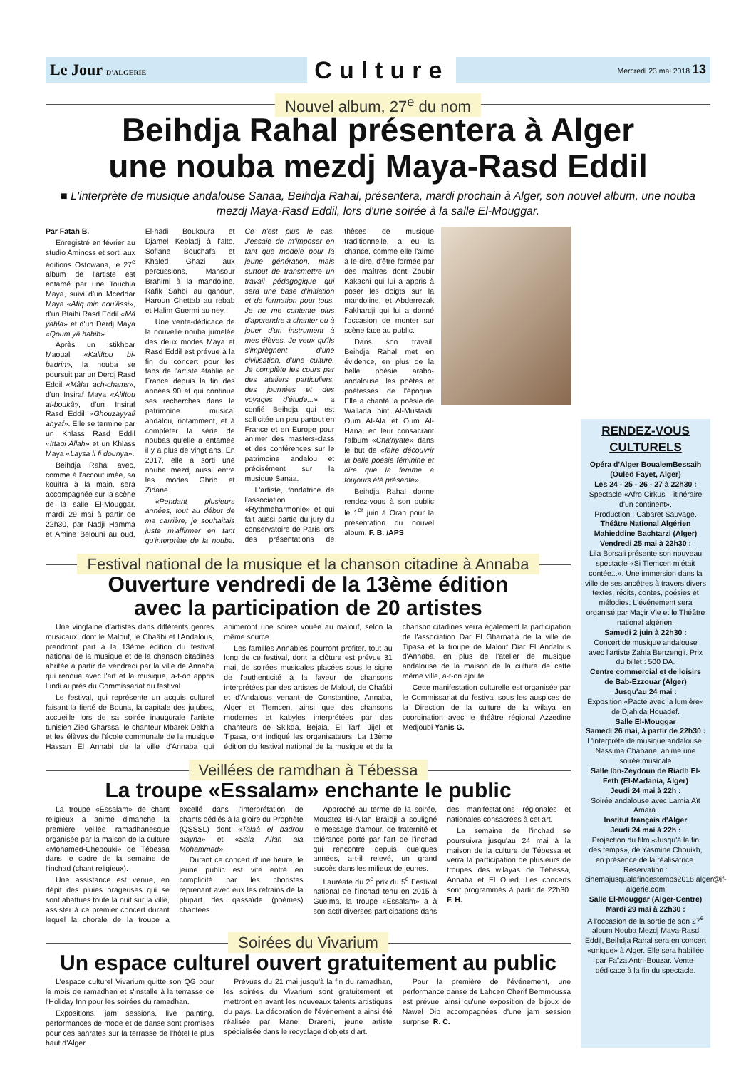Le Jour D'ALGERIE Culture Mercredi 23 mai 2018 13
Nouvel album, 27<sup>e</sup> du nom
Beihdja Rahal présentera à Alger
une nouba mezdj Maya-Rasd Eddil
■ L'interprète de musique andalouse Sanaa, Beihdja Rahal, présentera, mardi prochain à Alger, son nouvel album, une nouba mezdj Maya-Rasd Eddil, lors d'une soirée à la salle El-Mouggar.
Par Fatah B.
Enregistré en février au studio Aminoss et sorti aux éditions Ostowana, le 27<sup>e</sup> album de l'artiste est entamé par une Touchia Maya, suivi d'un Mceddar Maya «Afiq min nou'âssi», d'un Btaihi Rasd Eddil «Mâ yahla» et d'un Derdj Maya «Qoum yâ habib».
Après un Istikhbar Maoual «Kaliftou bi-badrin», la nouba se poursuit par un Derdj Rasd Eddil «Mâlat ach-chams», d'un Insiraf Maya «Aliftou al-boukâ», d'un Insiraf Rasd Eddil «Ghouzayyalî ahyaf». Elle se termine par un Khlass Rasd Eddil «Ittaqi Allah» et un Khlass Maya «Laysa li fi dounya».
Beihdja Rahal avec, comme à l'accoutumée, sa kouitra à la main, sera accompagnée sur la scène de la salle El-Mouggar, mardi 29 mai à partir de 22h30, par Nadji Hamma et Amine Belouni au oud, El-hadi Boukoura et Djamel Kebladj à l'alto, Sofiane Bouchafa et Khaled Ghazi aux percussions, Mansour Brahimi à la mandoline, Rafik Sahbi au qanoun, Haroun Chettab au rebab et Halim Guermi au ney.
Une vente-dédicace de la nouvelle nouba jumelée des deux modes Maya et Rasd Eddil est prévue à la fin du concert pour les fans de l'artiste établie en France depuis la fin des années 90 et qui continue ses recherches dans le patrimoine musical andalou, notamment, et à compléter la série de noubas qu'elle a entamée il y a plus de vingt ans. En 2017, elle a sorti une nouba mezdj aussi entre les modes Ghrib et Zidane.
«Pendant plusieurs années, tout au début de ma carrière, je souhaitais juste m'affirmer en tant qu'interprète de la nouba. Ce n'est plus le cas. J'essaie de m'imposer en tant que modèle pour la jeune génération, mais surtout de transmettre un travail pédagogique qui sera une base d'initiation et de formation pour tous. Je ne me contente plus d'apprendre à chanter ou à jouer d'un instrument à mes élèves. Je veux qu'ils s'imprègnent d'une civilisation, d'une culture. Je complète les cours par des ateliers particuliers, des journées et des voyages d'étude...», a confié Beihdja qui est sollicitée un peu partout en France et en Europe pour animer des masters-class et des conférences sur le patrimoine andalou et précisément sur la musique Sanaa.
L'artiste, fondatrice de l'association «Rythmeharmonie» et qui fait aussi partie du jury du conservatoire de Paris lors des présentations de thèses de musique traditionnelle, a eu la chance, comme elle l'aime à le dire, d'être formée par des maîtres dont Zoubir Kakachi qui lui a appris à poser les doigts sur la mandoline, et Abderrezak Fakhardji qui lui a donné l'occasion de monter sur scène face au public.
Dans son travail, Beihdja Rahal met en évidence, en plus de la belle poésie arabo-andalouse, les poètes et poétesses de l'époque. Elle a chanté la poésie de Wallada bint Al-Mustakfi, Oum Al-Ala et Oum Al-Hana, en leur consacrant l'album «Cha'riyate» dans le but de «faire découvrir la belle poésie féminine et dire que la femme a toujours été présente».
Beihdja Rahal donne rendez-vous à son public le 1<sup>er</sup> juin à Oran pour la présentation du nouvel album. F. B. /APS
Festival national de la musique et la chanson citadine à Annaba
Ouverture vendredi de la 13ème édition
avec la participation de 20 artistes
Une vingtaine d'artistes dans différents genres musicaux, dont le Malouf, le Chaâbi et l'Andalous, prendront part à la 13ème édition du festival national de la musique et de la chanson citadines abritée à partir de vendredi par la ville de Annaba qui renoue avec l'art et la musique, a-t-on appris lundi auprès du Commissariat du festival.
Le festival, qui représente un acquis culturel faisant la fierté de Bouna, la capitale des jujubes, accueille lors de sa soirée inaugurale l'artiste tunisien Zied Gharssa, le chanteur Mbarek Dekhla et les élèves de l'école communale de la musique Hassan El Annabi de la ville d'Annaba qui animeront une soirée vouée au malouf, selon la même source.
Les familles Annabies pourront profiter, tout au long de ce festival, dont la clôture est prévue 31 mai, de soirées musicales placées sous le signe de l'authenticité à la faveur de chansons interprétées par des artistes de Malouf, de Chaâbi et d'Andalous venant de Constantine, Annaba, Alger et Tlemcen, ainsi que des chansons modernes et kabyles interprétées par des chanteurs de Skikda, Bejaia, El Tarf, Jijel et Tipasa, ont indiqué les organisateurs. La 13ème édition du festival national de la musique et de la chanson citadines verra également la participation de l'association Dar El Gharnatia de la ville de Tipasa et la troupe de Malouf Diar El Andalous d'Annaba, en plus de l'atelier de musique andalouse de la maison de la culture de cette même ville, a-t-on ajouté.
Cette manifestation culturelle est organisée par le Commissariat du festival sous les auspices de la Direction de la culture de la wilaya en coordination avec le théâtre régional Azzedine Medjoubi Yanis G.
Veillées de ramdhan à Tébessa
La troupe «Essalam» enchante le public
La troupe «Essalam» de chant religieux a animé dimanche la première veillée ramadhanesque organisée par la maison de la culture «Mohamed-Chebouki» de Tébessa dans le cadre de la semaine de l'inchad (chant religieux).
Une assistance est venue, en dépit des pluies orageuses qui se sont abattues toute la nuit sur la ville, assister à ce premier concert durant lequel la chorale de la troupe a excellé dans l'interprétation de chants dédiés à la gloire du Prophète (QSSSL) dont «Talaâ el badrou alayna» et «Sala Allah ala Mohammad».
Durant ce concert d'une heure, le jeune public est vite entré en complicité par les choristes reprenant avec eux les refrains de la plupart des qassaïde (poèmes) chantées.
Approché au terme de la soirée, Mouatez Bi-Allah Braïdji a souligné le message d'amour, de fraternité et tolérance porté par l'art de l'inchad qui rencontre depuis quelques années, a-t-il relevé, un grand succès dans les milieux de jeunes.
Lauréate du 2<sup>e</sup> prix du 5<sup>e</sup> Festival national de l'inchad tenu en 2015 à Guelma, la troupe «Essalam» a à son actif diverses participations dans des manifestations régionales et nationales consacrées à cet art.
La semaine de l'inchad se poursuivra jusqu'au 24 mai à la maison de la culture de Tébessa et verra la participation de plusieurs de troupes des wilayas de Tébessa, Annaba et El Oued. Les concerts sont programmés à partir de 22h30. F. H.
Soirées du Vivarium
Un espace culturel ouvert gratuitement au public
L'espace culturel Vivarium quitte son QG pour le mois de ramadhan et s'installe à la terrasse de l'Holiday Inn pour les soirées du ramadhan.
Expositions, jam sessions, live painting, performances de mode et de danse sont promises pour ces sahrates sur la terrasse de l'hôtel le plus haut d'Alger.
Prévues du 21 mai jusqu'à la fin du ramadhan, les soirées du Vivarium sont gratuitement et mettront en avant les nouveaux talents artistiques du pays. La décoration de l'événement a ainsi été réalisée par Manel Drareni, jeune artiste spécialisée dans le recyclage d'objets d'art.
Pour la première de l'événement, une performance danse de Lahcen Cherif Bemmoussa est prévue, ainsi qu'une exposition de bijoux de Nawel Dib accompagnées d'une jam session surprise. R. C.
RENDEZ-VOUS CULTURELS
Opéra d'Alger BoualemBessaih (Ouled Fayet, Alger)
Les 24 - 25 - 26 - 27 à 22h30 :
Spectacle «Afro Cirkus – itinéraire d'un continent».
Production : Cabaret Sauvage.
Théâtre National Algérien Mahieddine Bachtarzi (Alger)
Vendredi 25 mai à 22h30 :
Lila Borsali présente son nouveau spectacle «Si Tlemcen m'était contée...». Une immersion dans la ville de ses ancêtres à travers divers textes, récits, contes, poésies et mélodies. L'événement sera organisé par Maçir Vie et le Théâtre national algérien.
Samedi 2 juin à 22h30 :
Concert de musique andalouse avec l'artiste Zahia Benzengli. Prix du billet : 500 DA.
Centre commercial et de loisirs de Bab-Ezzouar (Alger)
Jusqu'au 24 mai :
Exposition «Pacte avec la lumière» de Djahida Houadef.
Salle El-Mouggar
Samedi 26 mai, à partir de 22h30 :
L'interprète de musique andalouse, Nassima Chabane, anime une soirée musicale
Salle Ibn-Zeydoun de Riadh El-Feth (El-Madania, Alger)
Jeudi 24 mai à 22h :
Soirée andalouse avec Lamia Aït Amara.
Institut français d'Alger
Jeudi 24 mai à 22h :
Projection du film «Jusqu'à la fin des temps», de Yasmine Chouikh, en présence de la réalisatrice. Réservation : cinemajusqualafindestemps2018.alger@if-algerie.com
Salle El-Mouggar (Alger-Centre)
Mardi 29 mai à 22h30 :
A l'occasion de la sortie de son 27<sup>e</sup> album Nouba Mezdj Maya-Rasd Eddil, Beihdja Rahal sera en concert «unique» à Alger. Elle sera habillée par Faïza Antri-Bouzar. Vente-dédicace à la fin du spectacle.